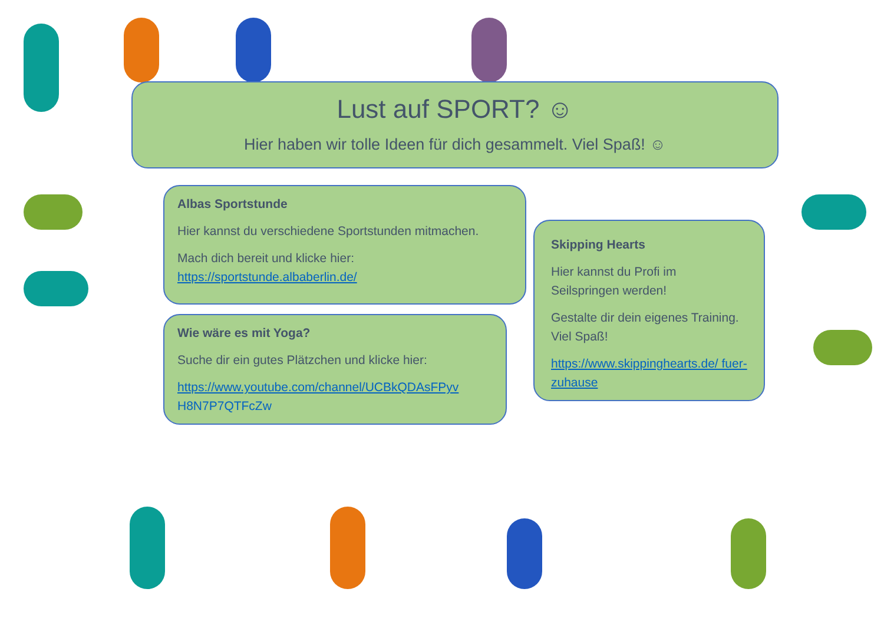Lust auf SPORT? ☺
Hier haben wir tolle Ideen für dich gesammelt. Viel Spaß! ☺
Albas Sportstunde
Hier kannst du verschiedene Sportstunden mitmachen.
Mach dich bereit und klicke hier:
https://sportstunde.albaberlin.de/
Wie wäre es mit Yoga?
Suche dir ein gutes Plätzchen und klicke hier:
https://www.youtube.com/channel/UCBkQDAsFPyv
H8N7P7QTFcZw
Skipping Hearts
Hier kannst du Profi im Seilspringen werden!
Gestalte dir dein eigenes Training. Viel Spaß!
https://www.skippinghearts.de/ fuer-zuhause